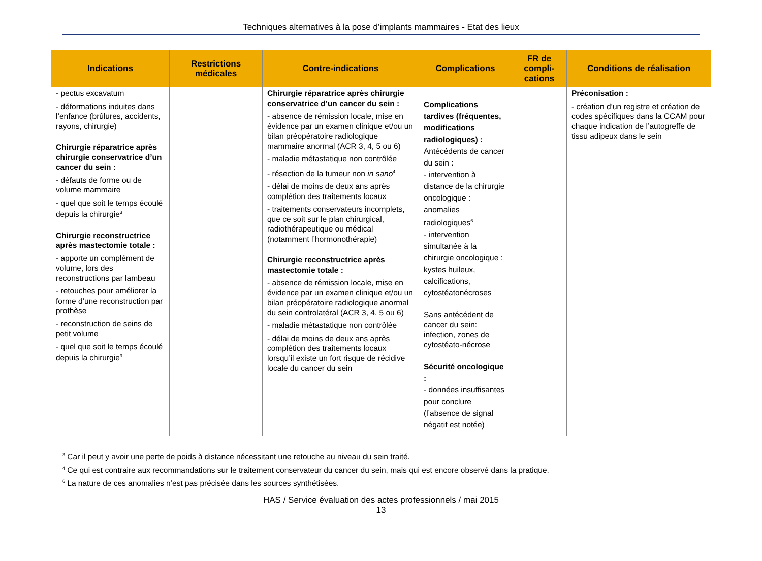Techniques alternatives à la pose d’implants mammaires - Etat des lieux
| Indications | Restrictions médicales | Contre-indications | Complications | FR de compli-cations | Conditions de réalisation |
| --- | --- | --- | --- | --- | --- |
| - pectus excavatum - déformations induites dans l’enfance (brûlures, accidents, rayons, chirurgie) Chirurgie réparatrice après chirurgie conservatrice d’un cancer du sein : - défauts de forme ou de volume mammaire - quel que soit le temps écoulé depuis la chirurgie<sup>3</sup> Chirurgie reconstructrice après mastectomie totale : - apporte un complément de volume, lors des reconstructions par lambeau - retouches pour améliorer la forme d’une reconstruction par prothèse - reconstruction de seins de petit volume - quel que soit le temps écoulé depuis la chirurgie<sup>3</sup> | | Chirurgie réparatrice après chirurgie conservatrice d’un cancer du sein : - absence de rémission locale, mise en évidence par un examen clinique et/ou un bilan préopératoire radiologique mammaire anormal (ACR 3, 4, 5 ou 6) - maladie métastatique non contrôlée - résection de la tumeur non in sano<sup>4</sup> - délai de moins de deux ans après complétion des traitements locaux - traitements conservateurs incomplets, que ce soit sur le plan chirurgical, radiothérapeutique ou médical (notamment l’hormonothérapie) Chirurgie reconstructrice après mastectomie totale : - absence de rémission locale, mise en évidence par un examen clinique et/ou un bilan préopératoire radiologique anormal du sein controlatéral (ACR 3, 4, 5 ou 6) - maladie métastatique non contrôlée - délai de moins de deux ans après complétion des traitements locaux lorsqu’il existe un fort risque de récidive locale du cancer du sein | Complications tardives (fréquentes, modifications radiologiques) : Antécédents de cancer du sein : - intervention à distance de la chirurgie oncologique : anomalies radiologiques<sup>6</sup> - intervention simultanée à la chirurgie oncologique : kystes huileux, calcifications, cytostéatonécroses Sans antécédent de cancer du sein: infection, zones de cytostéato-nécrose Sécurité oncologique : - données insuffisantes pour conclure (l’absence de signal négatif est notée) | | Préconisation : - création d’un registre et création de codes spécifiques dans la CCAM pour chaque indication de l’autogreffe de tissu adipeux dans le sein |
<sup>3</sup> Car il peut y avoir une perte de poids à distance nécessitant une retouche au niveau du sein traité.
<sup>4</sup> Ce qui est contraire aux recommandations sur le traitement conservateur du cancer du sein, mais qui est encore observé dans la pratique.
<sup>6</sup> La nature de ces anomalies n’est pas précisée dans les sources synthétisées.
HAS / Service évaluation des actes professionnels / mai 2015
13